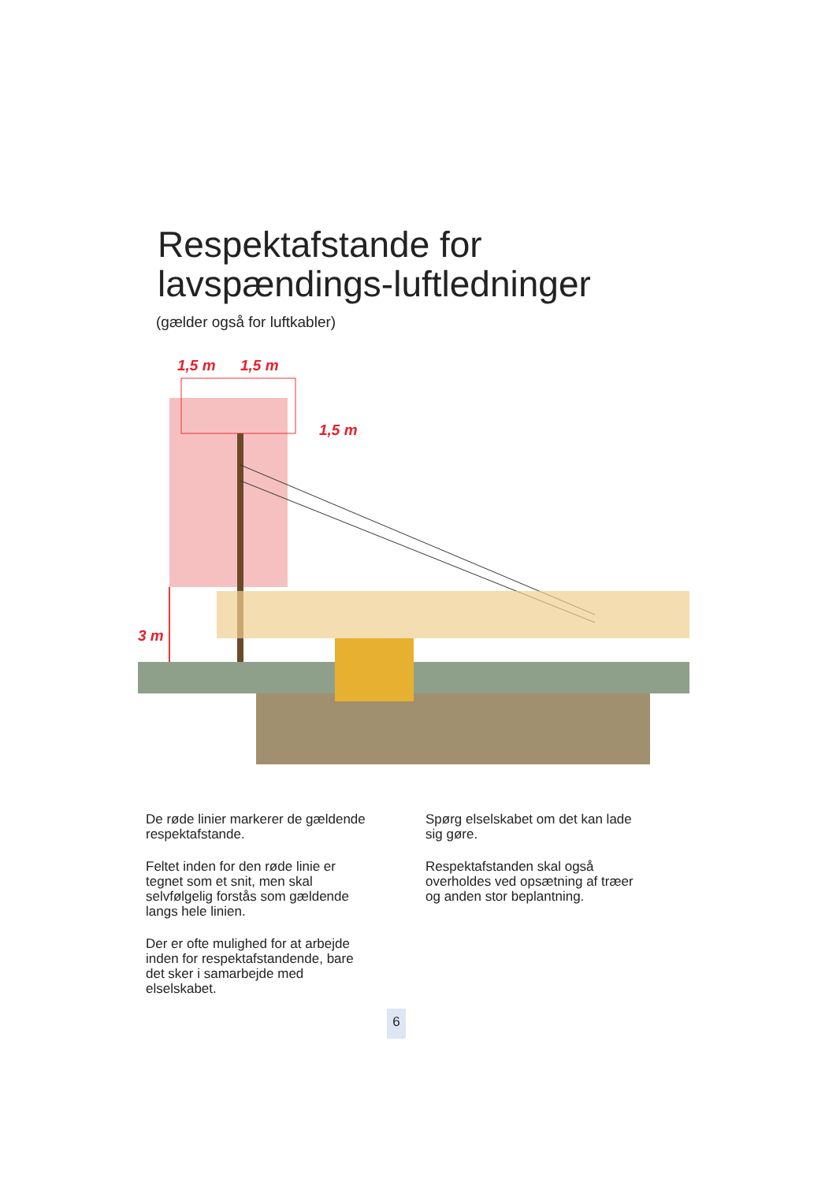Respektafstande for
lavspændings-luftledninger
(gælder også for luftkabler)
1,5 m
1,5 m
1,5 m
3 m
De røde linier markerer de gældende respektafstande.
Feltet inden for den røde linie er tegnet som et snit, men skal selvfølgelig forstås som gældende langs hele linien.
Der er ofte mulighed for at arbejde inden for respektafstandende, bare det sker i samarbejde med elselskabet.
Spørg elselskabet om det kan lade sig gøre.
Respektafstanden skal også overholdes ved opsætning af træer og anden stor beplantning.
6